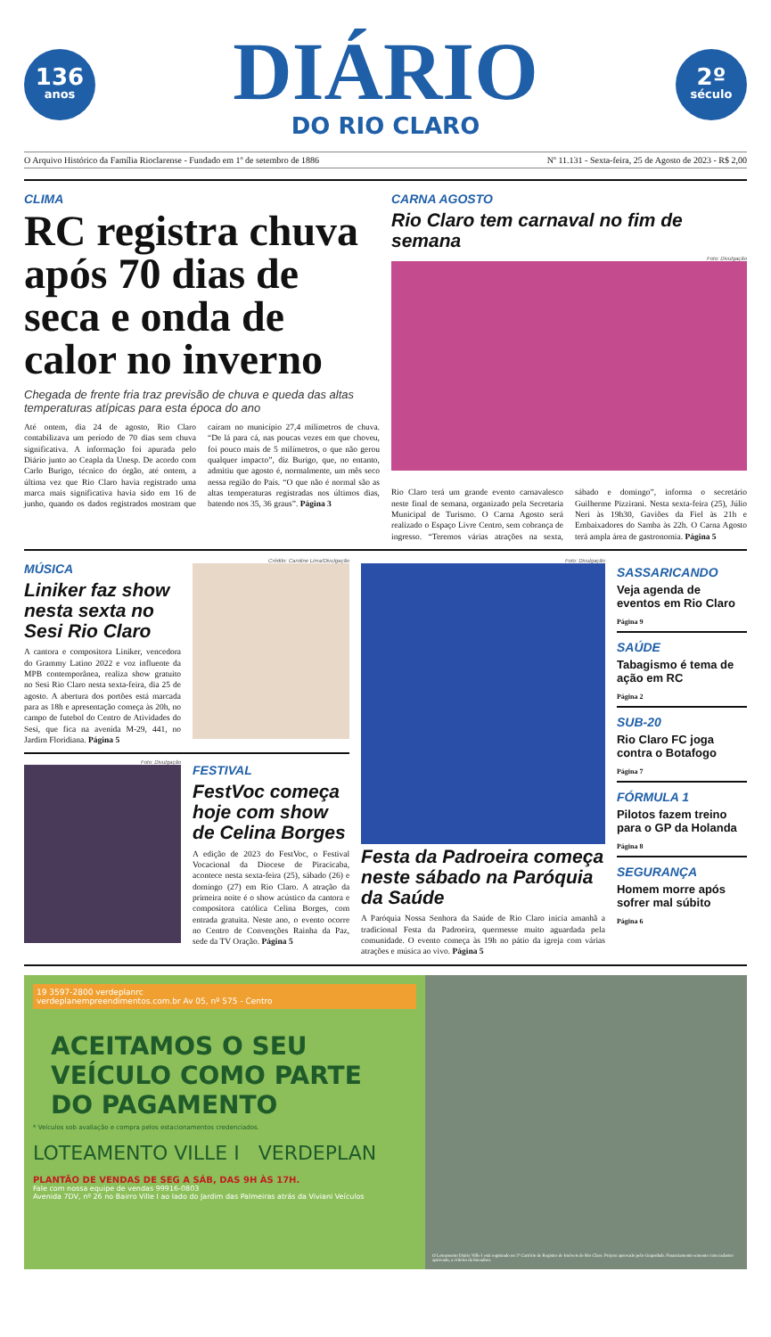136
anos
DIÁRIO
DO RIO CLARO
2º
século
O Arquivo Histórico da Família Rioclarense - Fundado em 1º de setembro de 1886 Nº 11.131 - Sexta-feira, 25 de Agosto de 2023 - R$ 2,00
CLIMA
RC registra chuva após 70 dias de seca e onda de calor no inverno
Chegada de frente fria traz previsão de chuva e queda das altas temperaturas atípicas para esta época do ano
Até ontem, dia 24 de agosto, Rio Claro contabilizava um período de 70 dias sem chuva significativa. A informação foi apurada pelo Diário junto ao Ceapla da Unesp. De acordo com Carlo Burigo, técnico do órgão, até ontem, a última vez que Rio Claro havia registrado uma marca mais significativa havia sido em 16 de junho, quando os dados registrados mostram que caíram no município 27,4 milímetros de chuva. “De lá para cá, nas poucas vezes em que choveu, foi pouco mais de 5 milímetros, o que não gerou qualquer impacto”, diz Burigo, que, no entanto, admitiu que agosto é, normalmente, um mês seco nessa região do País. “O que não é normal são as altas temperaturas registradas nos últimos dias, batendo nos 35, 36 graus”. Página 3
CARNA AGOSTO
Rio Claro tem carnaval no fim de semana
Foto: Divulgação
Rio Claro terá um grande evento carnavalesco neste final de semana, organizado pela Secretaria Municipal de Turismo. O Carna Agosto será realizado o Espaço Livre Centro, sem cobrança de ingresso. “Teremos várias atrações na sexta, sábado e domingo”, informa o secretário Guilherme Pizzirani. Nesta sexta-feira (25), Júlio Neri às 19h30, Gaviões da Fiel às 21h e Embaixadores do Samba às 22h. O Carna Agosto terá ampla área de gastronomia. Página 5
MÚSICA
Liniker faz show nesta sexta no Sesi Rio Claro
A cantora e compositora Liniker, vencedora do Grammy Latino 2022 e voz influente da MPB contemporânea, realiza show gratuito no Sesi Rio Claro nesta sexta-feira, dia 25 de agosto. A abertura dos portões está marcada para as 18h e apresentação começa às 20h, no campo de futebol do Centro de Atividades do Sesi, que fica na avenida M-29, 441, no Jardim Floridiana. Página 5
Crédito: Caroline Lima/Divulgação
Foto: Divulgação
FESTIVAL
FestVoc começa hoje com show de Celina Borges
A edição de 2023 do FestVoc, o Festival Vocacional da Diocese de Piracicaba, acontece nesta sexta-feira (25), sábado (26) e domingo (27) em Rio Claro. A atração da primeira noite é o show acústico da cantora e compositora católica Celina Borges, com entrada gratuita. Neste ano, o evento ocorre no Centro de Convenções Rainha da Paz, sede da TV Oração. Página 5
Foto: Divulgação
Festa da Padroeira começa neste sábado na Paróquia da Saúde
A Paróquia Nossa Senhora da Saúde de Rio Claro inicia amanhã a tradicional Festa da Padroeira, quermesse muito aguardada pela comunidade. O evento começa às 19h no pátio da igreja com várias atrações e música ao vivo. Página 5
SASSARICANDO
Veja agenda de eventos em Rio Claro
Página 9
SAÚDE
Tabagismo é tema de ação em RC
Página 2
SUB-20
Rio Claro FC joga contra o Botafogo
Página 7
FÓRMULA 1
Pilotos fazem treino para o GP da Holanda
Página 8
SEGURANÇA
Homem morre após sofrer mal súbito
Página 6
19 3597-2800 verdeplanrc
verdeplanempreendimentos.com.br Av 05, nº 575 - Centro
ACEITAMOS O SEU VEÍCULO COMO PARTE DO PAGAMENTO
* Veículos sob avaliação e compra pelos estacionamentos credenciados.
LOTEAMENTO VILLE I VERDEPLAN
PLANTÃO DE VENDAS DE SEG A SÁB, DAS 9H ÀS 17H.
Fale com nossa equipe de vendas 99916-0803
Avenida 7DV, nº 26 no Bairro Ville I ao lado do Jardim das Palmeiras atrás da Viviani Veículos
O Loteamento Diário Ville I está registrado no 2º Cartório de Registro de Imóveis de Rio Claro. Projeto aprovado pelo Graprohab. Financiamento somente com cadastro aprovado, a critério da loteadora.